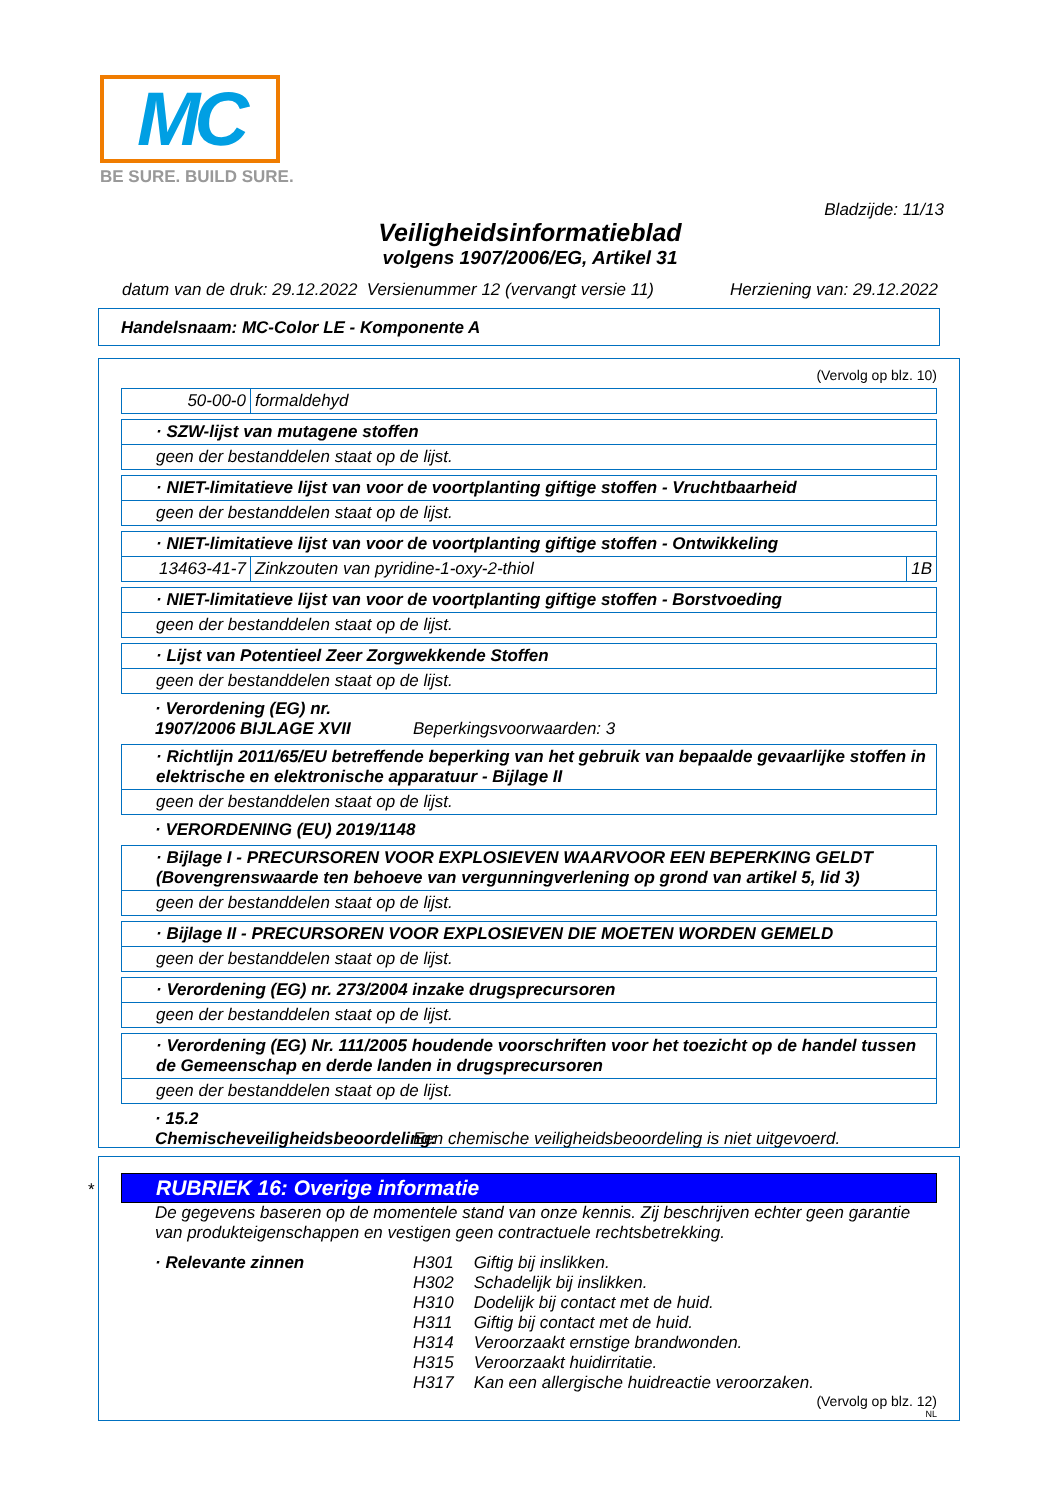MC
BE SURE. BUILD SURE.
Bladzijde: 11/13
Veiligheidsinformatieblad
volgens 1907/2006/EG, Artikel 31
datum van de druk: 29.12.2022 Versienummer 12 (vervangt versie 11) Herziening van: 29.12.2022
Handelsnaam: MC-Color LE - Komponente A
(Vervolg op blz. 10)
50-00-0 formaldehyd
· SZW-lijst van mutagene stoffen
geen der bestanddelen staat op de lijst.
· NIET-limitatieve lijst van voor de voortplanting giftige stoffen - Vruchtbaarheid
geen der bestanddelen staat op de lijst.
· NIET-limitatieve lijst van voor de voortplanting giftige stoffen - Ontwikkeling
13463-41-7 Zinkzouten van pyridine-1-oxy-2-thiol 1B
· NIET-limitatieve lijst van voor de voortplanting giftige stoffen - Borstvoeding
geen der bestanddelen staat op de lijst.
· Lijst van Potentieel Zeer Zorgwekkende Stoffen
geen der bestanddelen staat op de lijst.
· Verordening (EG) nr. 1907/2006 BIJLAGE XVII Beperkingsvoorwaarden: 3
· Richtlijn 2011/65/EU betreffende beperking van het gebruik van bepaalde gevaarlijke stoffen in elektrische en elektronische apparatuur - Bijlage II
geen der bestanddelen staat op de lijst.
· VERORDENING (EU) 2019/1148
· Bijlage I - PRECURSOREN VOOR EXPLOSIEVEN WAARVOOR EEN BEPERKING GELDT (Bovengrenswaarde ten behoeve van vergunningverlening op grond van artikel 5, lid 3)
geen der bestanddelen staat op de lijst.
· Bijlage II - PRECURSOREN VOOR EXPLOSIEVEN DIE MOETEN WORDEN GEMELD
geen der bestanddelen staat op de lijst.
· Verordening (EG) nr. 273/2004 inzake drugsprecursoren
geen der bestanddelen staat op de lijst.
· Verordening (EG) Nr. 111/2005 houdende voorschriften voor het toezicht op de handel tussen de Gemeenschap en derde landen in drugsprecursoren
geen der bestanddelen staat op de lijst.
· 15.2 Chemischeveiligheidsbeoordeling: Een chemische veiligheidsbeoordeling is niet uitgevoerd.
*
RUBRIEK 16: Overige informatie
De gegevens baseren op de momentele stand van onze kennis. Zij beschrijven echter geen garantie van produkteigenschappen en vestigen geen contractuele rechtsbetrekking.
· Relevante zinnen
| H301 | Giftig bij inslikken. |
| H302 | Schadelijk bij inslikken. |
| H310 | Dodelijk bij contact met de huid. |
| H311 | Giftig bij contact met de huid. |
| H314 | Veroorzaakt ernstige brandwonden. |
| H315 | Veroorzaakt huidirritatie. |
| H317 | Kan een allergische huidreactie veroorzaken. |
(Vervolg op blz. 12)
NL